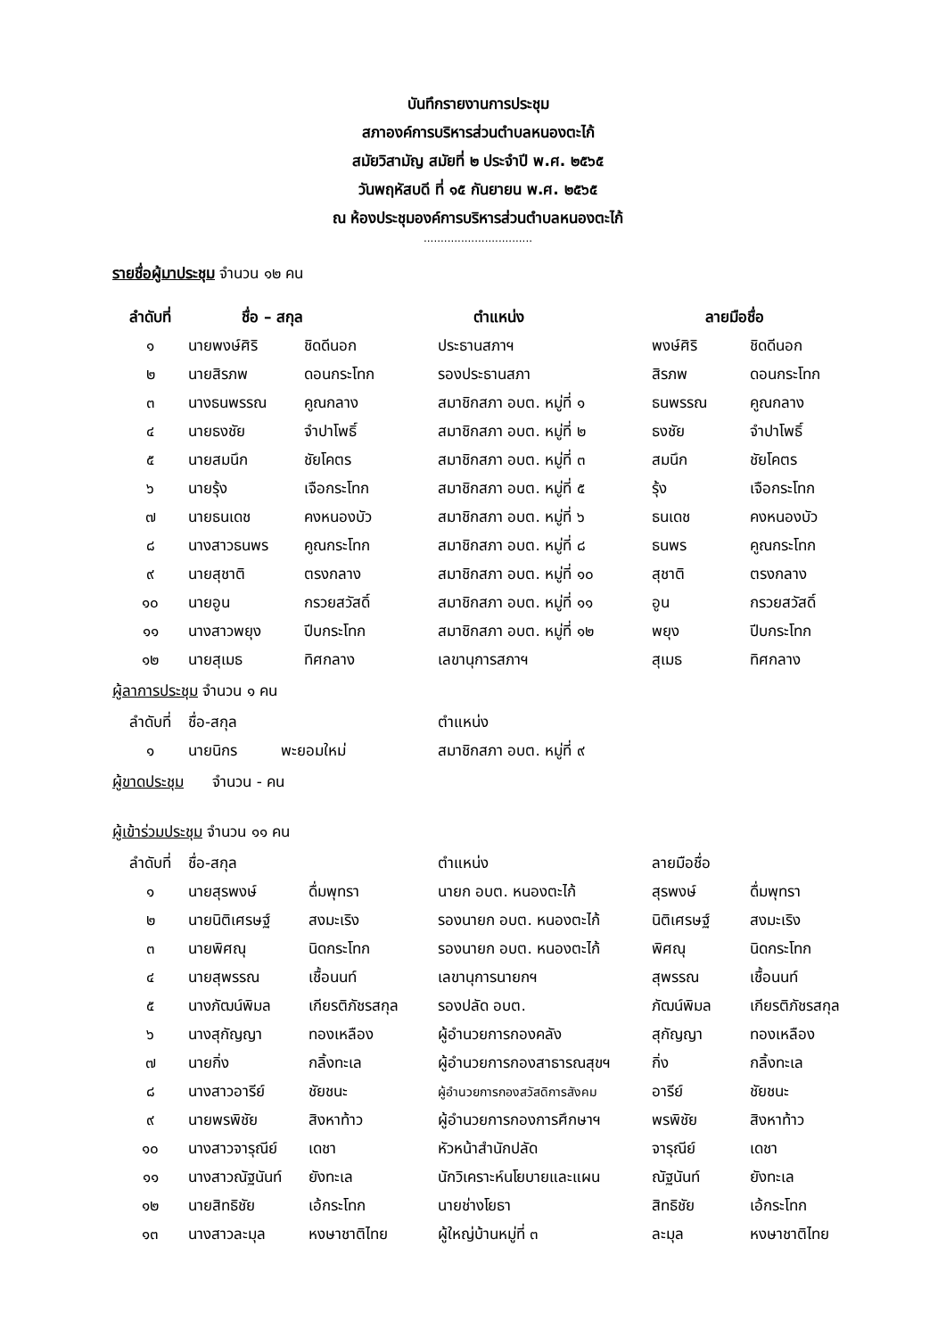บันทึกรายงานการประชุม
สภาองค์การบริหารส่วนตำบลหนองตะไก้
สมัยวิสามัญ สมัยที่ ๒ ประจำปี พ.ศ. ๒๕๖๕
วันพฤหัสบดี ที่ ๑๕ กันยายน พ.ศ. ๒๕๖๕
ณ ห้องประชุมองค์การบริหารส่วนตำบลหนองตะไก้
................................
รายชื่อผู้มาประชุม จำนวน ๑๒ คน
| ลำดับที่ | ชื่อ – สกุล | | ตำแหน่ง | ลายมือชื่อ | |
| --- | --- | --- | --- | --- | --- |
| ๑ | นายพงษ์ศิริ | ชิดดีนอก | ประธานสภาฯ | พงษ์ศิริ | ชิดดีนอก |
| ๒ | นายสิรภพ | ดอนกระโทก | รองประธานสภา | สิรภพ | ดอนกระโทก |
| ๓ | นางธนพรรณ | คูณกลาง | สมาชิกสภา อบต. หมู่ที่ ๑ | ธนพรรณ | คูณกลาง |
| ๔ | นายธงชัย | จำปาโพธิ์ | สมาชิกสภา อบต. หมู่ที่ ๒ | ธงชัย | จำปาโพธิ์ |
| ๕ | นายสมนึก | ชัยโคตร | สมาชิกสภา อบต. หมู่ที่ ๓ | สมนึก | ชัยโคตร |
| ๖ | นายรุ้ง | เจือกระโทก | สมาชิกสภา อบต. หมู่ที่ ๕ | รุ้ง | เจือกระโทก |
| ๗ | นายธนเดช | คงหนองบัว | สมาชิกสภา อบต. หมู่ที่ ๖ | ธนเดช | คงหนองบัว |
| ๘ | นางสาวธนพร | คูณกระโทก | สมาชิกสภา อบต. หมู่ที่ ๘ | ธนพร | คูณกระโทก |
| ๙ | นายสุชาติ | ตรงกลาง | สมาชิกสภา อบต. หมู่ที่ ๑๐ | สุชาติ | ตรงกลาง |
| ๑๐ | นายอูน | กรวยสวัสดิ์ | สมาชิกสภา อบต. หมู่ที่ ๑๑ | อูน | กรวยสวัสดิ์ |
| ๑๑ | นางสาวพยุง | ปีบกระโทก | สมาชิกสภา อบต. หมู่ที่ ๑๒ | พยุง | ปีบกระโทก |
| ๑๒ | นายสุเมธ | ทิศกลาง | เลขานุการสภาฯ | สุเมธ | ทิศกลาง |
ผู้ลาการประชุม จำนวน ๑ คน
| ลำดับที่ | ชื่อ-สกุล | ตำแหน่ง |
| ๑ | นายนิกร พะยอมใหม่ | สมาชิกสภา อบต. หมู่ที่ ๙ |
ผู้ขาดประชุม จำนวน - คน
ผู้เข้าร่วมประชุม จำนวน ๑๑ คน
| ลำดับที่ | ชื่อ-สกุล | | ตำแหน่ง | ลายมือชื่อ | |
| ๑ | นายสุรพงษ์ | ดื่มพุทรา | นายก อบต. หนองตะไก้ | สุรพงษ์ | ดื่มพุทรา |
| ๒ | นายนิติเศรษฐ์ | สงมะเริง | รองนายก อบต. หนองตะไก้ | นิติเศรษฐ์ | สงมะเริง |
| ๓ | นายพิศณุ | นิดกระโทก | รองนายก อบต. หนองตะไก้ | พิศณุ | นิดกระโทก |
| ๔ | นายสุพรรณ | เชื้อนนท์ | เลขานุการนายกฯ | สุพรรณ | เชื้อนนท์ |
| ๕ | นางภัฒน์พิมล | เกียรติภัชรสกุล | รองปลัด อบต. | ภัฒน์พิมล | เกียรติภัชรสกุล |
| ๖ | นางสุกัญญา | ทองเหลือง | ผู้อำนวยการกองคลัง | สุกัญญา | ทองเหลือง |
| ๗ | นายกิ่ง | กลิ้งทะเล | ผู้อำนวยการกองสาธารณสุขฯ | กิ่ง | กลิ้งทะเล |
| ๘ | นางสาวอารีย์ | ชัยชนะ | ผู้อำนวยการกองสวัสดิการสังคม | อารีย์ | ชัยชนะ |
| ๙ | นายพรพิชัย | สิงหาท้าว | ผู้อำนวยการกองการศึกษาฯ | พรพิชัย | สิงหาท้าว |
| ๑๐ | นางสาวจารุณีย์ | เดชา | หัวหน้าสำนักปลัด | จารุณีย์ | เดชา |
| ๑๑ | นางสาวณัฐนันท์ | ยังทะเล | นักวิเคราะห์นโยบายและแผน | ณัฐนันท์ | ยังทะเล |
| ๑๒ | นายสิทธิชัย | เอ้กระโทก | นายช่างโยธา | สิทธิชัย | เอ้กระโทก |
| ๑๓ | นางสาวละมุล | หงษาชาติไทย | ผู้ใหญ่บ้านหมู่ที่ ๓ | ละมุล | หงษาชาติไทย |